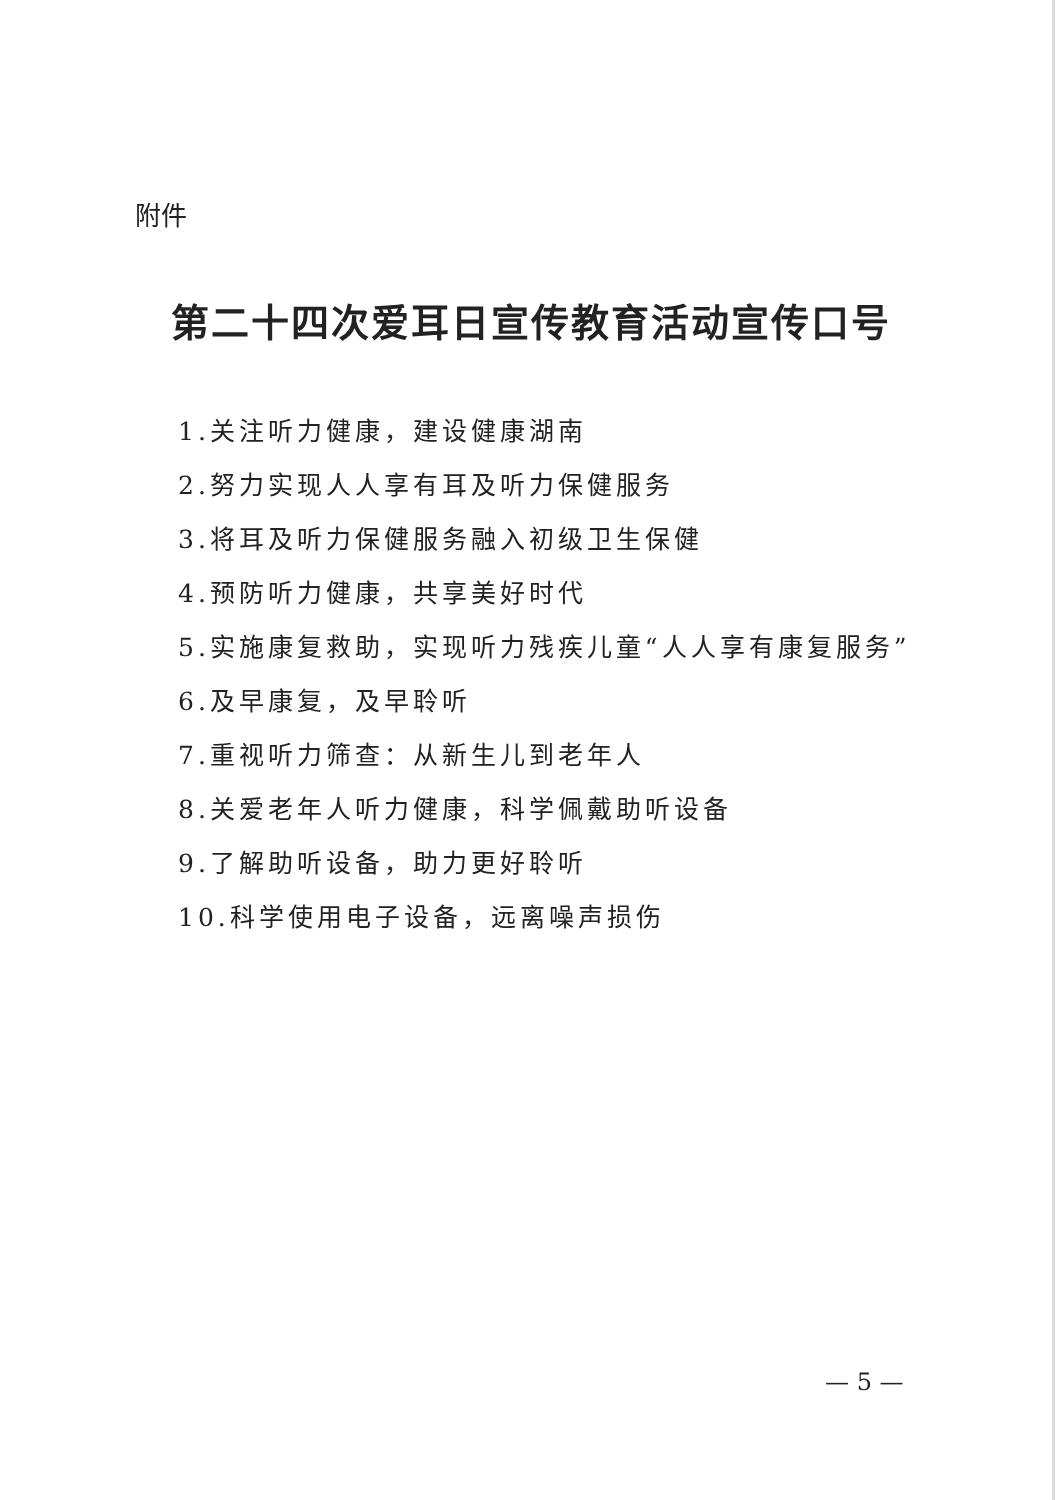附件
第二十四次爱耳日宣传教育活动宣传口号
1.关注听力健康，建设健康湖南
2.努力实现人人享有耳及听力保健服务
3.将耳及听力保健服务融入初级卫生保健
4.预防听力健康，共享美好时代
5.实施康复救助，实现听力残疾儿童“人人享有康复服务”
6.及早康复，及早聆听
7.重视听力筛查：从新生儿到老年人
8.关爱老年人听力健康，科学佩戴助听设备
9.了解助听设备，助力更好聆听
10.科学使用电子设备，远离噪声损伤
— 5 —